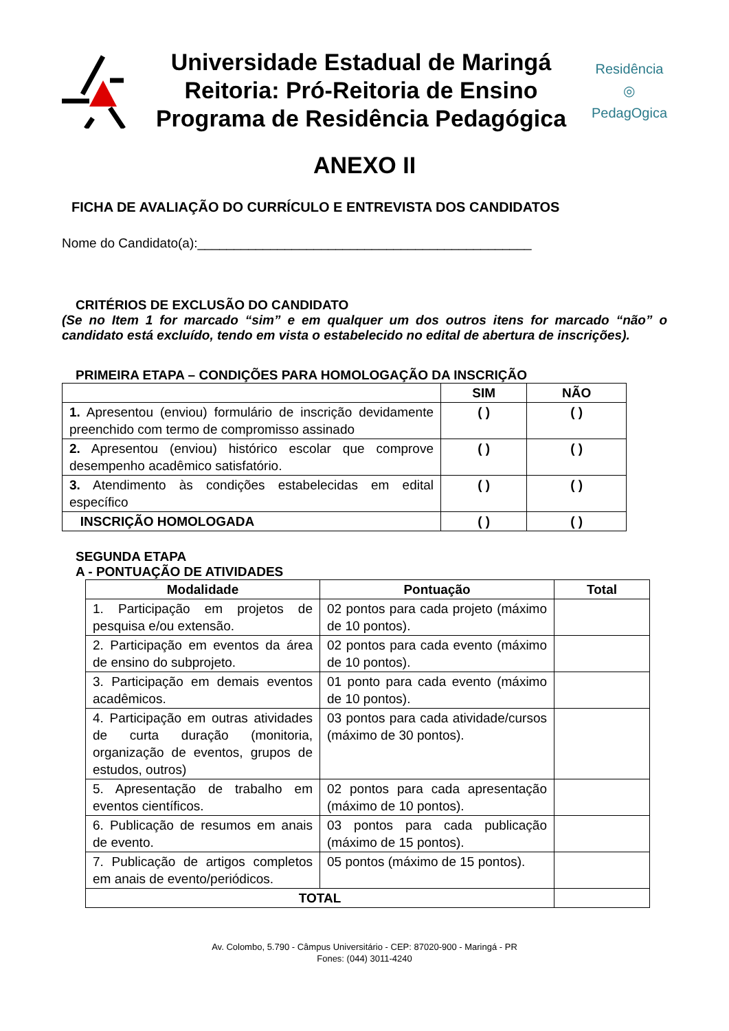Universidade Estadual de Maringá
Reitoria: Pró-Reitoria de Ensino
Programa de Residência Pedagógica
Residência
◎
PedagOgica
ANEXO II
FICHA DE AVALIAÇÃO DO CURRÍCULO E ENTREVISTA DOS CANDIDATOS
Nome do Candidato(a):______________________________________________
CRITÉRIOS DE EXCLUSÃO DO CANDIDATO
(Se no Item 1 for marcado “sim” e em qualquer um dos outros itens for marcado “não” o candidato está excluído, tendo em vista o estabelecido no edital de abertura de inscrições).
PRIMEIRA ETAPA – CONDIÇÕES PARA HOMOLOGAÇÃO DA INSCRIÇÃO
| | SIM | NÃO |
| --- | --- | --- |
| 1. Apresentou (enviou) formulário de inscrição devidamente preenchido com termo de compromisso assinado | ( ) | ( ) |
| 2. Apresentou (enviou) histórico escolar que comprove desempenho acadêmico satisfatório. | ( ) | ( ) |
| 3. Atendimento às condições estabelecidas em edital específico | ( ) | ( ) |
| INSCRIÇÃO HOMOLOGADA | ( ) | ( ) |
SEGUNDA ETAPA
A - PONTUAÇÃO DE ATIVIDADES
| Modalidade | Pontuação | Total |
| --- | --- | --- |
| 1. Participação em projetos de pesquisa e/ou extensão. | 02 pontos para cada projeto (máximo de 10 pontos). | |
| 2. Participação em eventos da área de ensino do subprojeto. | 02 pontos para cada evento (máximo de 10 pontos). | |
| 3. Participação em demais eventos acadêmicos. | 01 ponto para cada evento (máximo de 10 pontos). | |
| 4. Participação em outras atividades de curta duração (monitoria, organização de eventos, grupos de estudos, outros) | 03 pontos para cada atividade/cursos (máximo de 30 pontos). | |
| 5. Apresentação de trabalho em eventos científicos. | 02 pontos para cada apresentação (máximo de 10 pontos). | |
| 6. Publicação de resumos em anais de evento. | 03 pontos para cada publicação (máximo de 15 pontos). | |
| 7. Publicação de artigos completos em anais de evento/periódicos. | 05 pontos (máximo de 15 pontos). | |
| TOTAL | | |
Av. Colombo, 5.790 - Câmpus Universitário - CEP: 87020-900 - Maringá - PR
Fones: (044) 3011-4240